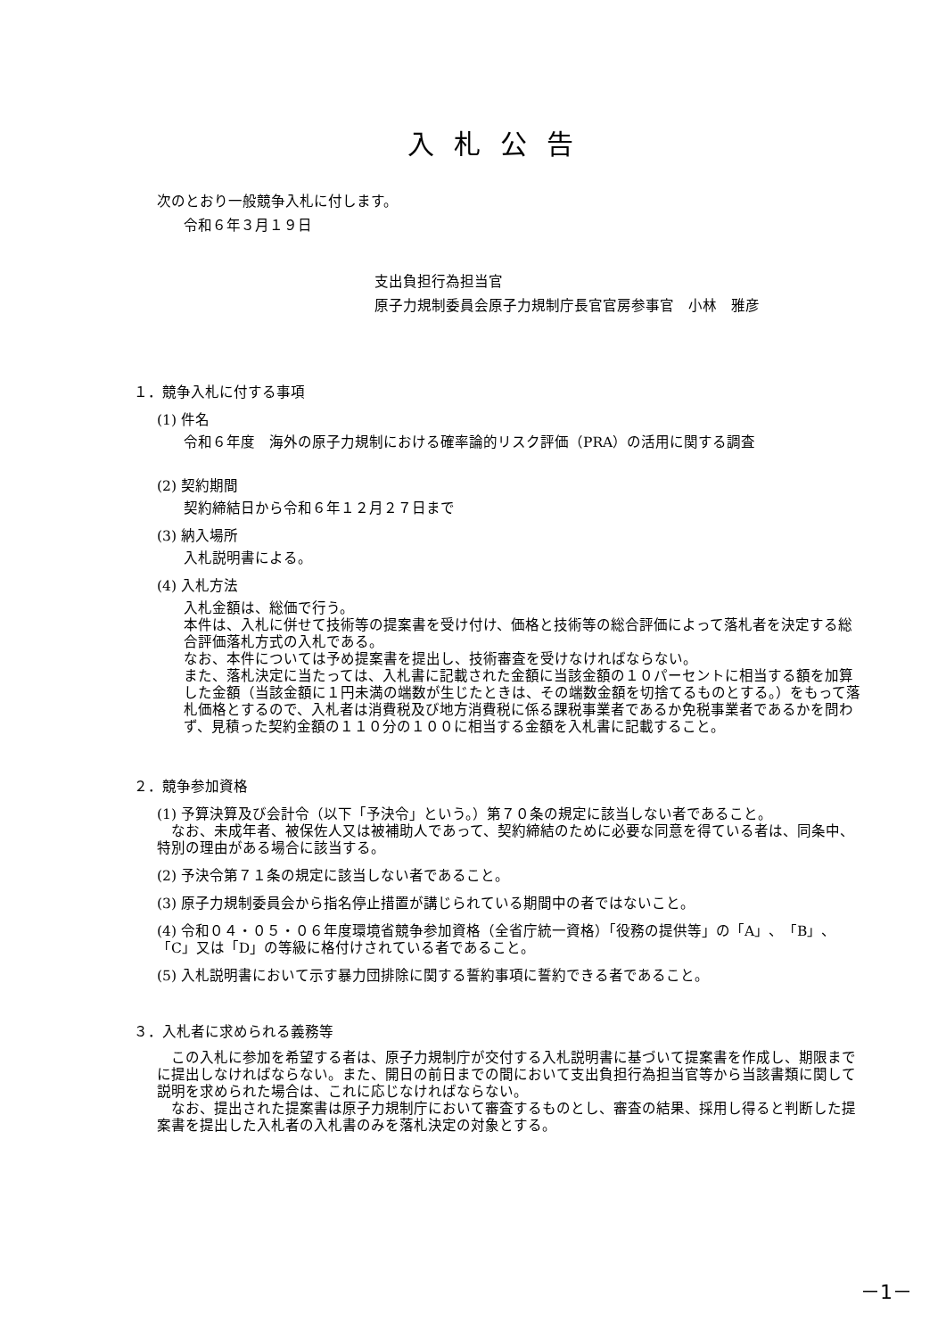入札公告
次のとおり一般競争入札に付します。
令和６年３月１９日
支出負担行為担当官
原子力規制委員会原子力規制庁長官官房参事官　小林　雅彦
１．競争入札に付する事項
(1) 件名
令和６年度　海外の原子力規制における確率論的リスク評価（PRA）の活用に関する調査
(2) 契約期間
契約締結日から令和６年１２月２７日まで
(3) 納入場所
入札説明書による。
(4) 入札方法
入札金額は、総価で行う。
本件は、入札に併せて技術等の提案書を受け付け、価格と技術等の総合評価によって落札者を決定する総合評価落札方式の入札である。
なお、本件については予め提案書を提出し、技術審査を受けなければならない。
また、落札決定に当たっては、入札書に記載された金額に当該金額の１０パーセントに相当する額を加算した金額（当該金額に１円未満の端数が生じたときは、その端数金額を切捨てるものとする。）をもって落札価格とするので、入札者は消費税及び地方消費税に係る課税事業者であるか免税事業者であるかを問わず、見積った契約金額の１１０分の１００に相当する金額を入札書に記載すること。
２．競争参加資格
(1) 予算決算及び会計令（以下「予決令」という。）第７０条の規定に該当しない者であること。
　なお、未成年者、被保佐人又は被補助人であって、契約締結のために必要な同意を得ている者は、同条中、特別の理由がある場合に該当する。
(2) 予決令第７１条の規定に該当しない者であること。
(3) 原子力規制委員会から指名停止措置が講じられている期間中の者ではないこと。
(4) 令和０４・０５・０６年度環境省競争参加資格（全省庁統一資格）「役務の提供等」の「A」、「B」、「C」又は「D」の等級に格付けされている者であること。
(5) 入札説明書において示す暴力団排除に関する誓約事項に誓約できる者であること。
３．入札者に求められる義務等
　この入札に参加を希望する者は、原子力規制庁が交付する入札説明書に基づいて提案書を作成し、期限までに提出しなければならない。また、開日の前日までの間において支出負担行為担当官等から当該書類に関して説明を求められた場合は、これに応じなければならない。
　なお、提出された提案書は原子力規制庁において審査するものとし、審査の結果、採用し得ると判断した提案書を提出した入札者の入札書のみを落札決定の対象とする。
－1－